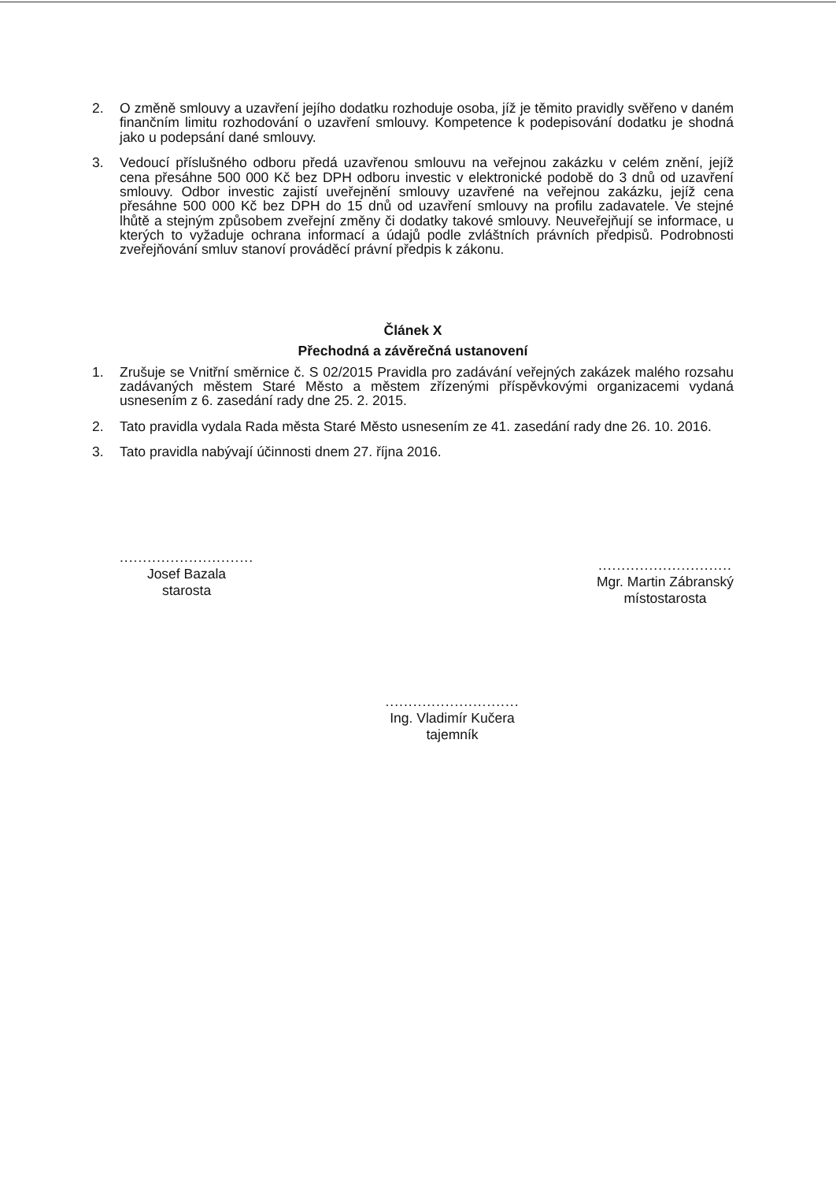2. O změně smlouvy a uzavření jejího dodatku rozhoduje osoba, jíž je těmito pravidly svěřeno v daném finančním limitu rozhodování o uzavření smlouvy. Kompetence k podepisování dodatku je shodná jako u podepsání dané smlouvy.
3. Vedoucí příslušného odboru předá uzavřenou smlouvu na veřejnou zakázku v celém znění, jejíž cena přesáhne 500 000 Kč bez DPH odboru investic v elektronické podobě do 3 dnů od uzavření smlouvy. Odbor investic zajistí uveřejnění smlouvy uzavřené na veřejnou zakázku, jejíž cena přesáhne 500 000 Kč bez DPH do 15 dnů od uzavření smlouvy na profilu zadavatele. Ve stejné lhůtě a stejným způsobem zveřejní změny či dodatky takové smlouvy. Neuveřejňují se informace, u kterých to vyžaduje ochrana informací a údajů podle zvláštních právních předpisů. Podrobnosti zveřejňování smluv stanoví prováděcí právní předpis k zákonu.
Článek X
Přechodná a závěrečná ustanovení
1. Zrušuje se Vnitřní směrnice č. S 02/2015 Pravidla pro zadávání veřejných zakázek malého rozsahu zadávaných městem Staré Město a městem zřízenými příspěvkovými organizacemi vydaná usnesením z 6. zasedání rady dne 25. 2. 2015.
2. Tato pravidla vydala Rada města Staré Město usnesením ze 41. zasedání rady dne 26. 10. 2016.
3. Tato pravidla nabývají účinnosti dnem 27. října 2016.
.............................
Josef Bazala
starosta
.............................
Mgr. Martin Zábranský
místostarosta
.............................
Ing. Vladimír Kučera
tajemník